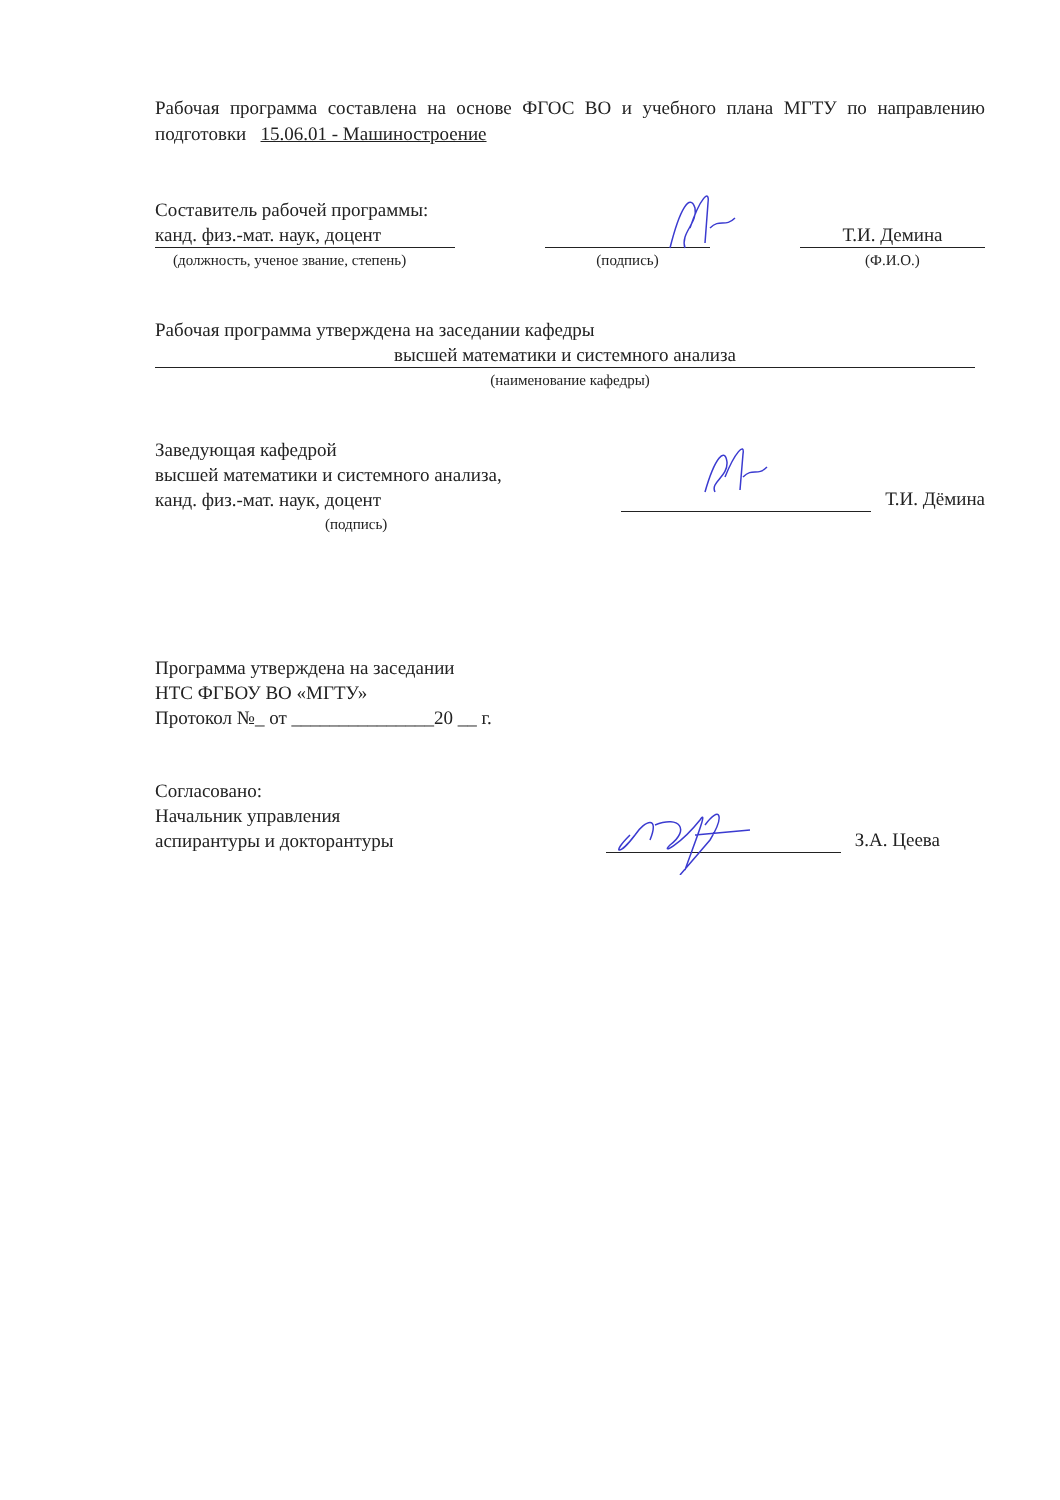Рабочая программа составлена на основе ФГОС ВО и учебного плана МГТУ по направлению подготовки 15.06.01 - Машиностроение
Составитель рабочей программы:
канд. физ.-мат. наук, доцент
(должность, ученое звание, степень)
(подпись)
Т.И. Демина
(Ф.И.О.)
Рабочая программа утверждена на заседании кафедры
высшей математики и системного анализа
(наименование кафедры)
Заведующая кафедрой
высшей математики и системного анализа,
канд. физ.-мат. наук, доцент
Т.И. Дёмина
(подпись)
Программа утверждена на заседании
НТС ФГБОУ ВО «МГТУ»
Протокол №_ от _______________20 __ г.
Согласовано:
Начальник управления
аспирантуры и докторантуры
З.А. Цеева